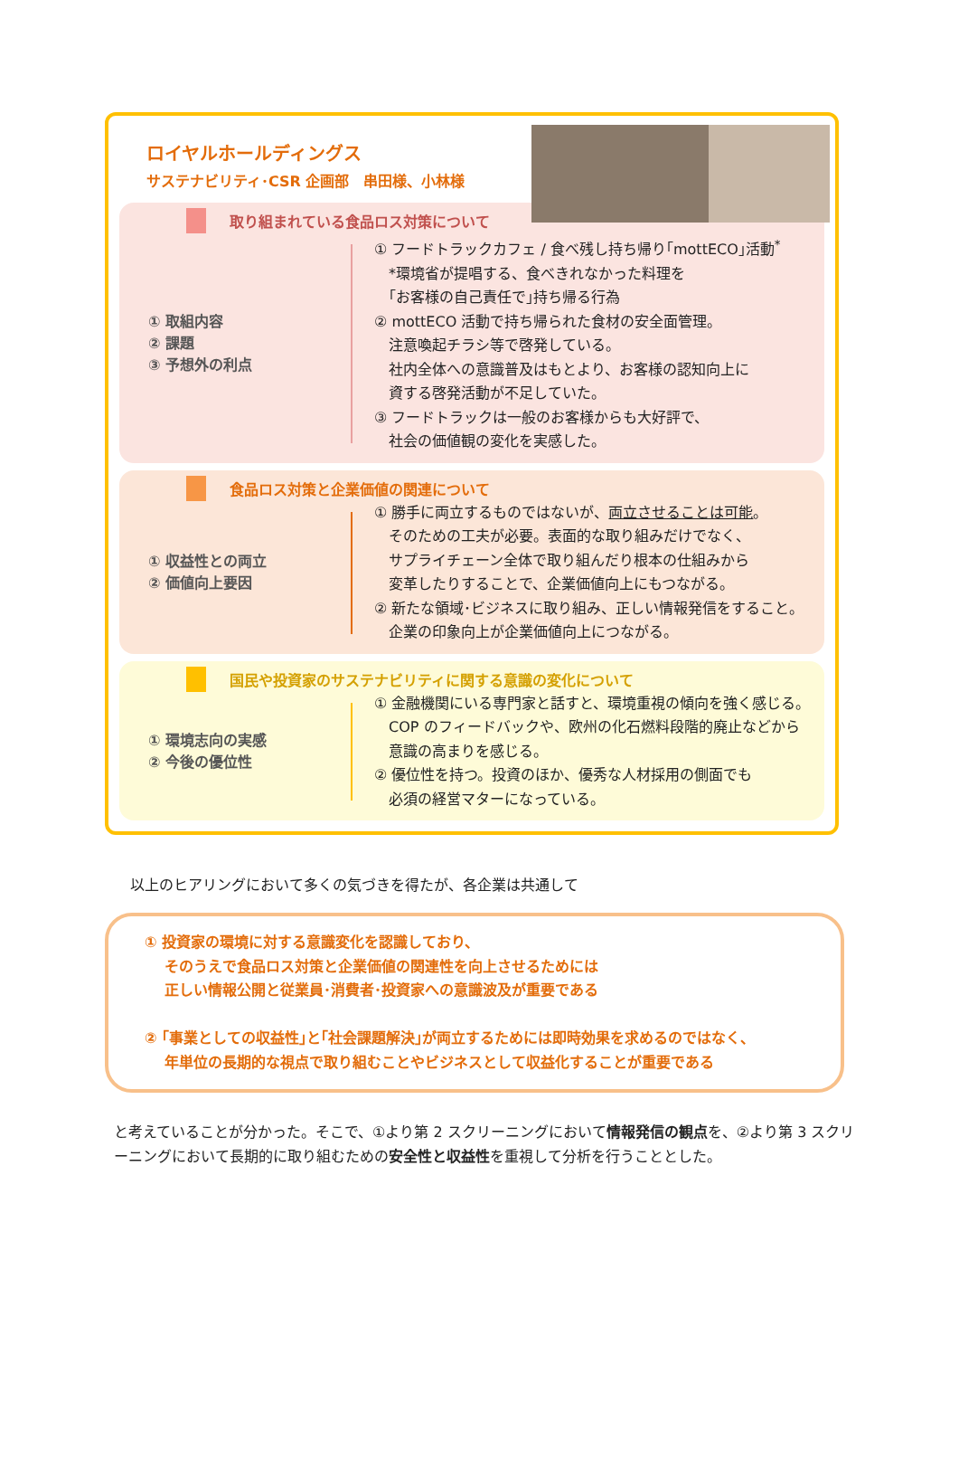ロイヤルホールディングス
サステナビリティ･CSR 企画部　串田様、小林様
取り組まれている食品ロス対策について
① 取組内容
② 課題
③ 予想外の利点
① フードトラックカフェ / 食べ残し持ち帰り｢mottECO｣活動<sup>*</sup>
　*環境省が提唱する、食べきれなかった料理を
　｢お客様の自己責任で｣持ち帰る行為
② mottECO 活動で持ち帰られた食材の安全面管理。
　注意喚起チラシ等で啓発している。
　社内全体への意識普及はもとより、お客様の認知向上に
　資する啓発活動が不足していた。
③ フードトラックは一般のお客様からも大好評で、
　社会の価値観の変化を実感した。
食品ロス対策と企業価値の関連について
① 収益性との両立
② 価値向上要因
① 勝手に両立するものではないが、両立させることは可能。
　そのための工夫が必要。表面的な取り組みだけでなく、
　サプライチェーン全体で取り組んだり根本の仕組みから
　変革したりすることで、企業価値向上にもつながる。
② 新たな領域･ビジネスに取り組み、正しい情報発信をすること。
　企業の印象向上が企業価値向上につながる。
国民や投資家のサステナビリティに関する意識の変化について
① 環境志向の実感
② 今後の優位性
① 金融機関にいる専門家と話すと、環境重視の傾向を強く感じる。
　COP のフィードバックや、欧州の化石燃料段階的廃止などから
　意識の高まりを感じる。
② 優位性を持つ。投資のほか、優秀な人材採用の側面でも
　必須の経営マターになっている。
以上のヒアリングにおいて多くの気づきを得たが、各企業は共通して
① 投資家の環境に対する意識変化を認識しており、
　 そのうえで食品ロス対策と企業価値の関連性を向上させるためには
　 正しい情報公開と従業員･消費者･投資家への意識波及が重要である
② ｢事業としての収益性｣と｢社会課題解決｣が両立するためには即時効果を求めるのではなく、
　 年単位の長期的な視点で取り組むことやビジネスとして収益化することが重要である
と考えていることが分かった。そこで、①より第 2 スクリーニングにおいて情報発信の観点を、②より第 3 スクリーニングにおいて長期的に取り組むための安全性と収益性を重視して分析を行うこととした。